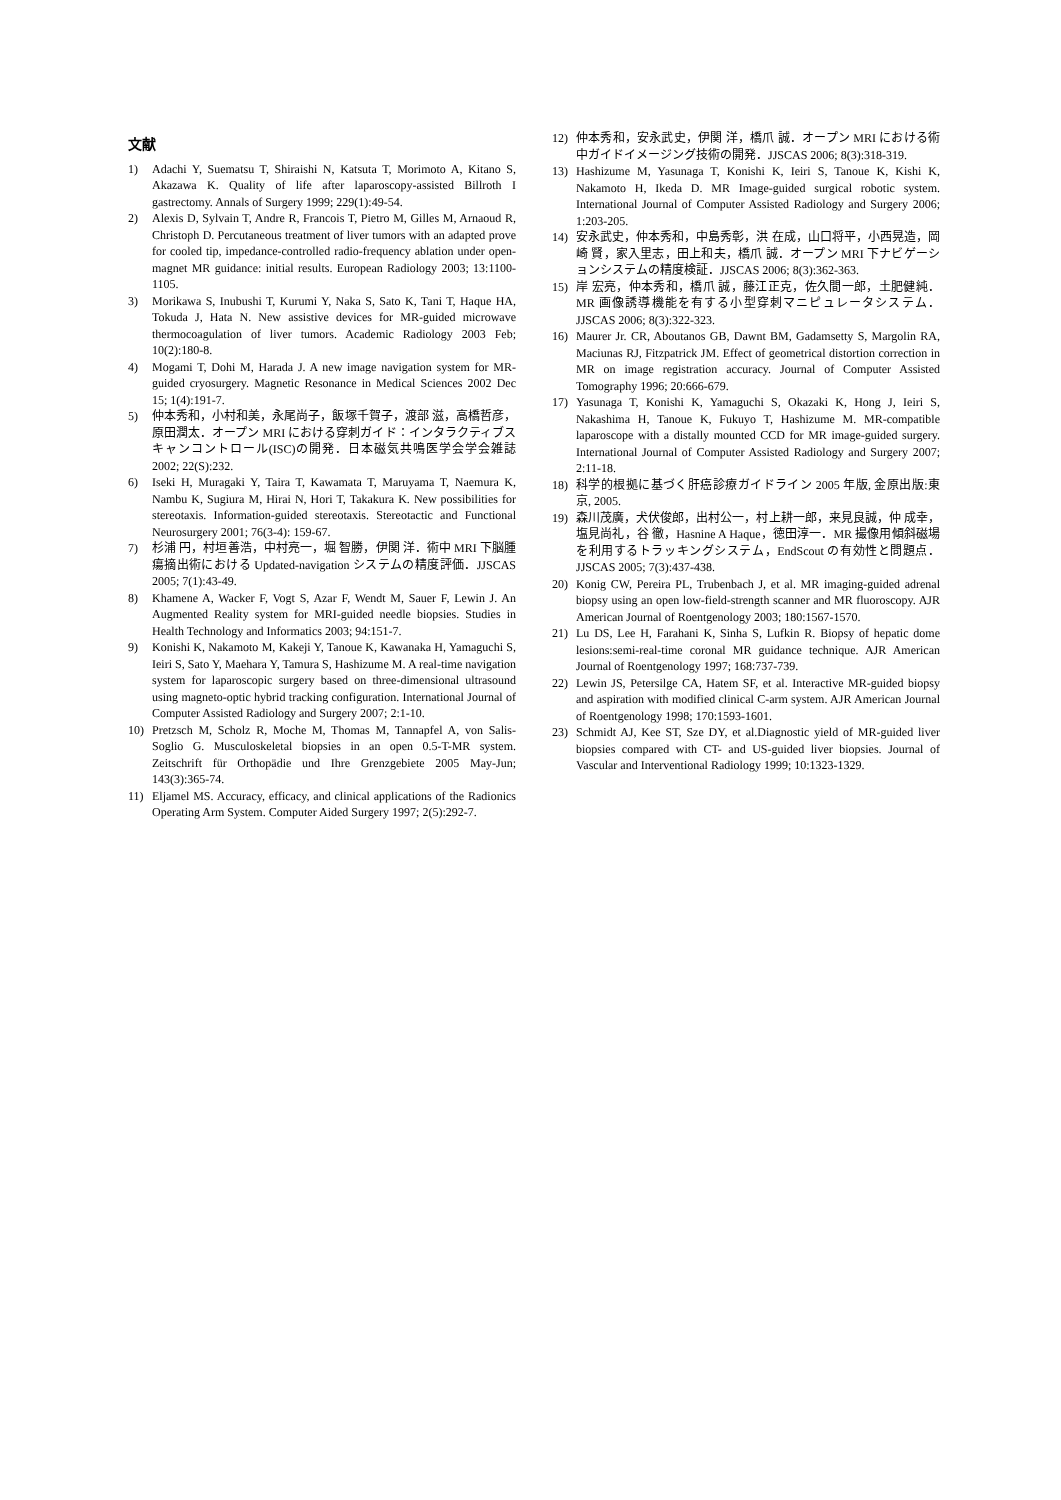文献
1) Adachi Y, Suematsu T, Shiraishi N, Katsuta T, Morimoto A, Kitano S, Akazawa K. Quality of life after laparoscopy-assisted Billroth I gastrectomy. Annals of Surgery 1999; 229(1):49-54.
2) Alexis D, Sylvain T, Andre R, Francois T, Pietro M, Gilles M, Arnaoud R, Christoph D. Percutaneous treatment of liver tumors with an adapted prove for cooled tip, impedance-controlled radio-frequency ablation under open-magnet MR guidance: initial results. European Radiology 2003; 13:1100-1105.
3) Morikawa S, Inubushi T, Kurumi Y, Naka S, Sato K, Tani T, Haque HA, Tokuda J, Hata N. New assistive devices for MR-guided microwave thermocoagulation of liver tumors. Academic Radiology 2003 Feb; 10(2):180-8.
4) Mogami T, Dohi M, Harada J. A new image navigation system for MR-guided cryosurgery. Magnetic Resonance in Medical Sciences 2002 Dec 15; 1(4):191-7.
5) 仲本秀和，小村和美，永尾尚子，飯塚千賀子，渡部 滋，高橋哲彦，原田潤太．オープン MRI における穿刺ガイド：インタラクティブスキャンコントロール(ISC)の開発．日本磁気共鳴医学会学会雑誌 2002; 22(S):232.
6) Iseki H, Muragaki Y, Taira T, Kawamata T, Maruyama T, Naemura K, Nambu K, Sugiura M, Hirai N, Hori T, Takakura K. New possibilities for stereotaxis. Information-guided stereotaxis. Stereotactic and Functional Neurosurgery 2001; 76(3-4): 159-67.
7) 杉浦 円，村垣善浩，中村亮一，堀 智勝，伊関 洋．術中 MRI 下脳腫瘍摘出術における Updated-navigation システムの精度評価．JJSCAS 2005; 7(1):43-49.
8) Khamene A, Wacker F, Vogt S, Azar F, Wendt M, Sauer F, Lewin J. An Augmented Reality system for MRI-guided needle biopsies. Studies in Health Technology and Informatics 2003; 94:151-7.
9) Konishi K, Nakamoto M, Kakeji Y, Tanoue K, Kawanaka H, Yamaguchi S, Ieiri S, Sato Y, Maehara Y, Tamura S, Hashizume M. A real-time navigation system for laparoscopic surgery based on three-dimensional ultrasound using magneto-optic hybrid tracking configuration. International Journal of Computer Assisted Radiology and Surgery 2007; 2:1-10.
10) Pretzsch M, Scholz R, Moche M, Thomas M, Tannapfel A, von Salis-Soglio G. Musculoskeletal biopsies in an open 0.5-T-MR system. Zeitschrift für Orthopädie und Ihre Grenzgebiete 2005 May-Jun; 143(3):365-74.
11) Eljamel MS. Accuracy, efficacy, and clinical applications of the Radionics Operating Arm System. Computer Aided Surgery 1997; 2(5):292-7.
12) 仲本秀和，安永武史，伊関 洋，橋爪 誠．オープン MRI における術中ガイドイメージング技術の開発．JJSCAS 2006; 8(3):318-319.
13) Hashizume M, Yasunaga T, Konishi K, Ieiri S, Tanoue K, Kishi K, Nakamoto H, Ikeda D. MR Image-guided surgical robotic system. International Journal of Computer Assisted Radiology and Surgery 2006; 1:203-205.
14) 安永武史，仲本秀和，中島秀彰，洪 在成，山口将平，小西晃造，岡崎 賢，家入里志，田上和夫，橋爪 誠．オープン MRI 下ナビゲーションシステムの精度検証．JJSCAS 2006; 8(3):362-363.
15) 岸 宏亮，仲本秀和，橋爪 誠，藤江正克，佐久間一郎，土肥健純．MR 画像誘導機能を有する小型穿刺マニピュレータシステム．JJSCAS 2006; 8(3):322-323.
16) Maurer Jr. CR, Aboutanos GB, Dawnt BM, Gadamsetty S, Margolin RA, Maciunas RJ, Fitzpatrick JM. Effect of geometrical distortion correction in MR on image registration accuracy. Journal of Computer Assisted Tomography 1996; 20:666-679.
17) Yasunaga T, Konishi K, Yamaguchi S, Okazaki K, Hong J, Ieiri S, Nakashima H, Tanoue K, Fukuyo T, Hashizume M. MR-compatible laparoscope with a distally mounted CCD for MR image-guided surgery. International Journal of Computer Assisted Radiology and Surgery 2007; 2:11-18.
18) 科学的根拠に基づく肝癌診療ガイドライン 2005 年版, 金原出版:東京, 2005.
19) 森川茂廣，犬伏俊郎，出村公一，村上耕一郎，来見良誠，仲 成幸，塩見尚礼，谷 徹，Hasnine A Haque，徳田淳一．MR 撮像用傾斜磁場を利用するトラッキングシステム，EndScout の有効性と問題点．JJSCAS 2005; 7(3):437-438.
20) Konig CW, Pereira PL, Trubenbach J, et al. MR imaging-guided adrenal biopsy using an open low-field-strength scanner and MR fluoroscopy. AJR American Journal of Roentgenology 2003; 180:1567-1570.
21) Lu DS, Lee H, Farahani K, Sinha S, Lufkin R. Biopsy of hepatic dome lesions:semi-real-time coronal MR guidance technique. AJR American Journal of Roentgenology 1997; 168:737-739.
22) Lewin JS, Petersilge CA, Hatem SF, et al. Interactive MR-guided biopsy and aspiration with modified clinical C-arm system. AJR American Journal of Roentgenology 1998; 170:1593-1601.
23) Schmidt AJ, Kee ST, Sze DY, et al.Diagnostic yield of MR-guided liver biopsies compared with CT- and US-guided liver biopsies. Journal of Vascular and Interventional Radiology 1999; 10:1323-1329.